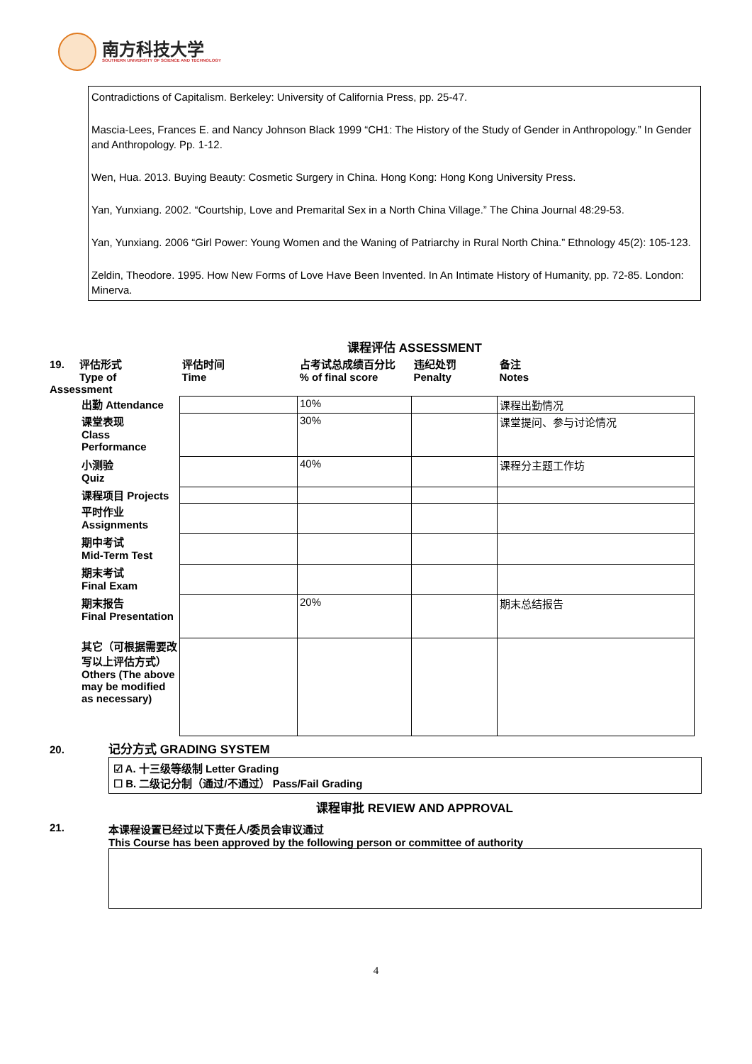南方科技大学
SOUTHERN UNIVERSITY OF SCIENCE AND TECHNOLOGY
Contradictions of Capitalism. Berkeley: University of California Press, pp. 25-47.
Mascia-Lees, Frances E. and Nancy Johnson Black 1999 “CH1: The History of the Study of Gender in Anthropology.” In Gender and Anthropology. Pp. 1-12.
Wen, Hua. 2013. Buying Beauty: Cosmetic Surgery in China. Hong Kong: Hong Kong University Press.
Yan, Yunxiang. 2002. “Courtship, Love and Premarital Sex in a North China Village.” The China Journal 48:29-53.
Yan, Yunxiang. 2006 “Girl Power: Young Women and the Waning of Patriarchy in Rural North China.” Ethnology 45(2): 105-123.
Zeldin, Theodore. 1995. How New Forms of Love Have Been Invented. In An Intimate History of Humanity, pp. 72-85. London: Minerva.
课程评估 ASSESSMENT
| 19. 评估形式 Type of Assessment | 评估时间 Time | 占考试总成绩百分比 % of final score | 违纪处罚 Penalty | 备注 Notes |
| 出勤 Attendance | | 10% | | 课程出勤情况 |
| 课堂表现 Class Performance | | 30% | | 课堂提问、参与讨论情况 |
| 小测验 Quiz | | 40% | | 课程分主题工作坊 |
| 课程项目 Projects | | | | |
| 平时作业 Assignments | | | | |
| 期中考试 Mid-Term Test | | | | |
| 期末考试 Final Exam | | | | |
| 期末报告 Final Presentation | | 20% | | 期末总结报告 |
| 其它（可根据需要改写以上评估方式） Others (The above may be modified as necessary) | | | | |
20. 记分方式 GRADING SYSTEM
☑ A. 十三级等级制 Letter Grading
☐ B. 二级记分制（通过/不通过） Pass/Fail Grading
课程审批 REVIEW AND APPROVAL
21. 本课程设置已经过以下责任人/委员会审议通过
This Course has been approved by the following person or committee of authority
4